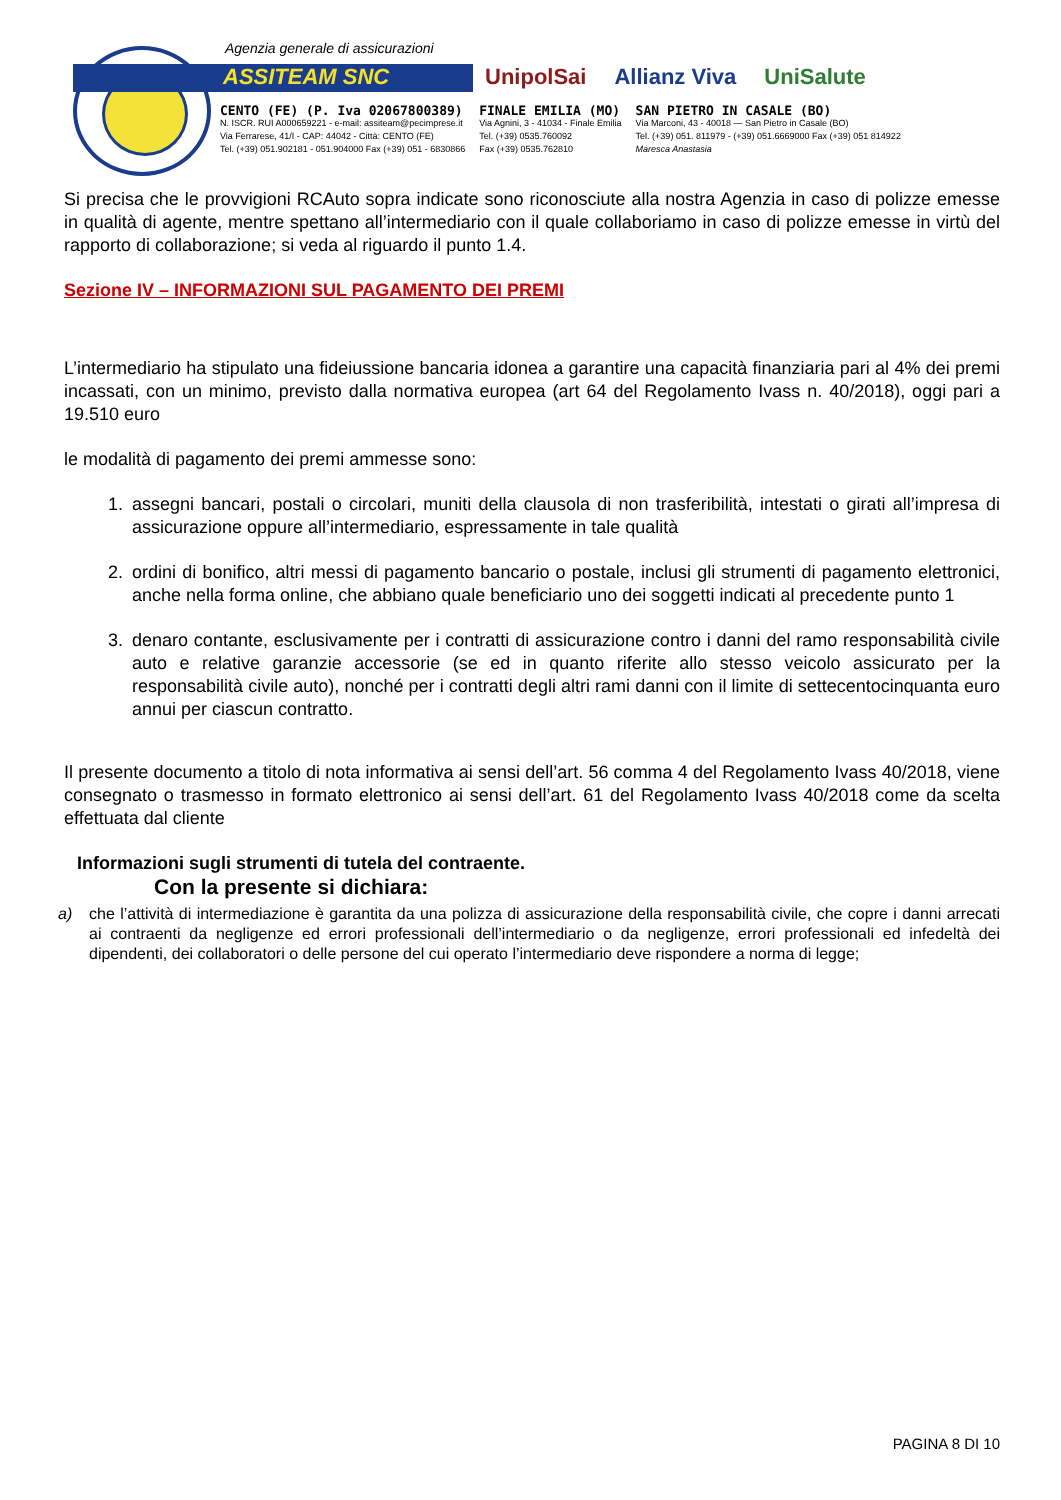Agenzia generale di assicurazioni
ASSITEAM SNC
UnipolSai Allianz Viva UniSalute
CENTO (FE) (P. Iva 02067800389)
N. ISCR. RUI A000659221 - e-mail: assiteam@pecimprese.it
Via Ferrarese, 41/I - CAP: 44042 - Città: CENTO (FE)
Tel. (+39) 051.902181 - 051.904000 Fax (+39) 051 - 6830866
FINALE EMILIA (MO)
Via Agnini, 3 - 41034 - Finale Emilia
Tel. (+39) 0535.760092
Fax (+39) 0535.762810
SAN PIETRO IN CASALE (BO)
Via Marconi, 43 - 40018 — San Pietro in Casale (BO)
Tel. (+39) 051. 811979 - (+39) 051.6669000 Fax (+39) 051 814922
Maresca Anastasia
Si precisa che le provvigioni RCAuto sopra indicate sono riconosciute alla nostra Agenzia in caso di polizze emesse in qualità di agente, mentre spettano all’intermediario con il quale collaboriamo in caso di polizze emesse in virtù del rapporto di collaborazione; si veda al riguardo il punto 1.4.
Sezione IV – INFORMAZIONI SUL PAGAMENTO DEI PREMI
L’intermediario ha stipulato una fideiussione bancaria idonea a garantire una capacità finanziaria pari al 4% dei premi incassati, con un minimo, previsto dalla normativa europea (art 64 del Regolamento Ivass n. 40/2018), oggi pari a 19.510 euro
le modalità di pagamento dei premi ammesse sono:
1. assegni bancari, postali o circolari, muniti della clausola di non trasferibilità, intestati o girati all’impresa di assicurazione oppure all’intermediario, espressamente in tale qualità
2. ordini di bonifico, altri messi di pagamento bancario o postale, inclusi gli strumenti di pagamento elettronici, anche nella forma online, che abbiano quale beneficiario uno dei soggetti indicati al precedente punto 1
3. denaro contante, esclusivamente per i contratti di assicurazione contro i danni del ramo responsabilità civile auto e relative garanzie accessorie (se ed in quanto riferite allo stesso veicolo assicurato per la responsabilità civile auto), nonché per i contratti degli altri rami danni con il limite di settecentocinquanta euro annui per ciascun contratto.
Il presente documento a titolo di nota informativa ai sensi dell’art. 56 comma 4 del Regolamento Ivass 40/2018, viene consegnato o trasmesso in formato elettronico ai sensi dell’art. 61 del Regolamento Ivass 40/2018 come da scelta effettuata dal cliente
Informazioni sugli strumenti di tutela del contraente.
Con la presente si dichiara:
a) che l’attività di intermediazione è garantita da una polizza di assicurazione della responsabilità civile, che copre i danni arrecati ai contraenti da negligenze ed errori professionali dell’intermediario o da negligenze, errori professionali ed infedeltà dei dipendenti, dei collaboratori o delle persone del cui operato l’intermediario deve rispondere a norma di legge;
PAGINA 8 DI 10